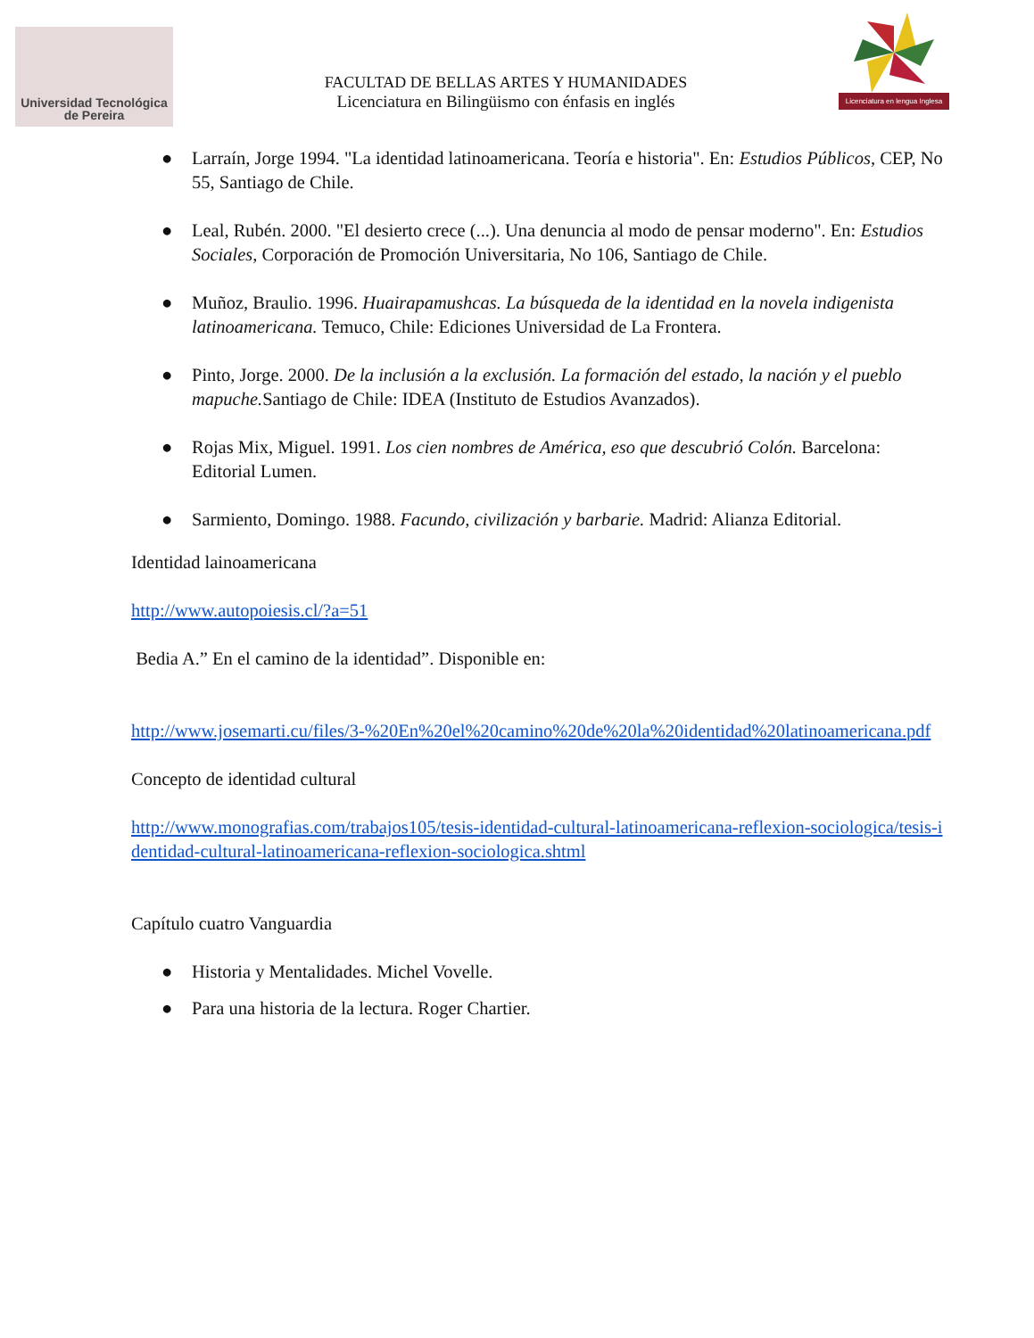Universidad Tecnológica
de Pereira
FACULTAD DE BELLAS ARTES Y HUMANIDADES
Licenciatura en Bilingüismo con énfasis en inglés
Licenciatura en lengua Inglesa
● Larraín, Jorge 1994. "La identidad latinoamericana. Teoría e historia". En: Estudios Públicos, CEP, No 55, Santiago de Chile.
● Leal, Rubén. 2000. "El desierto crece (...). Una denuncia al modo de pensar moderno". En: Estudios Sociales, Corporación de Promoción Universitaria, No 106, Santiago de Chile.
● Muñoz, Braulio. 1996. Huairapamushcas. La búsqueda de la identidad en la novela indigenista latinoamericana. Temuco, Chile: Ediciones Universidad de La Frontera.
● Pinto, Jorge. 2000. De la inclusión a la exclusión. La formación del estado, la nación y el pueblo mapuche. Santiago de Chile: IDEA (Instituto de Estudios Avanzados).
● Rojas Mix, Miguel. 1991. Los cien nombres de América, eso que descubrió Colón. Barcelona: Editorial Lumen.
● Sarmiento, Domingo. 1988. Facundo, civilización y barbarie. Madrid: Alianza Editorial.
Identidad lainoamericana
http://www.autopoiesis.cl/?a=51
Bedia A.” En el camino de la identidad”. Disponible en:
http://www.josemarti.cu/files/3-%20En%20el%20camino%20de%20la%20identidad%20latinoamericana.pdf
Concepto de identidad cultural
http://www.monografias.com/trabajos105/tesis-identidad-cultural-latinoamericana-reflexion-sociologica/tesis-identidad-cultural-latinoamericana-reflexion-sociologica.shtml
Capítulo cuatro Vanguardia
● Historia y Mentalidades. Michel Vovelle.
● Para una historia de la lectura. Roger Chartier.